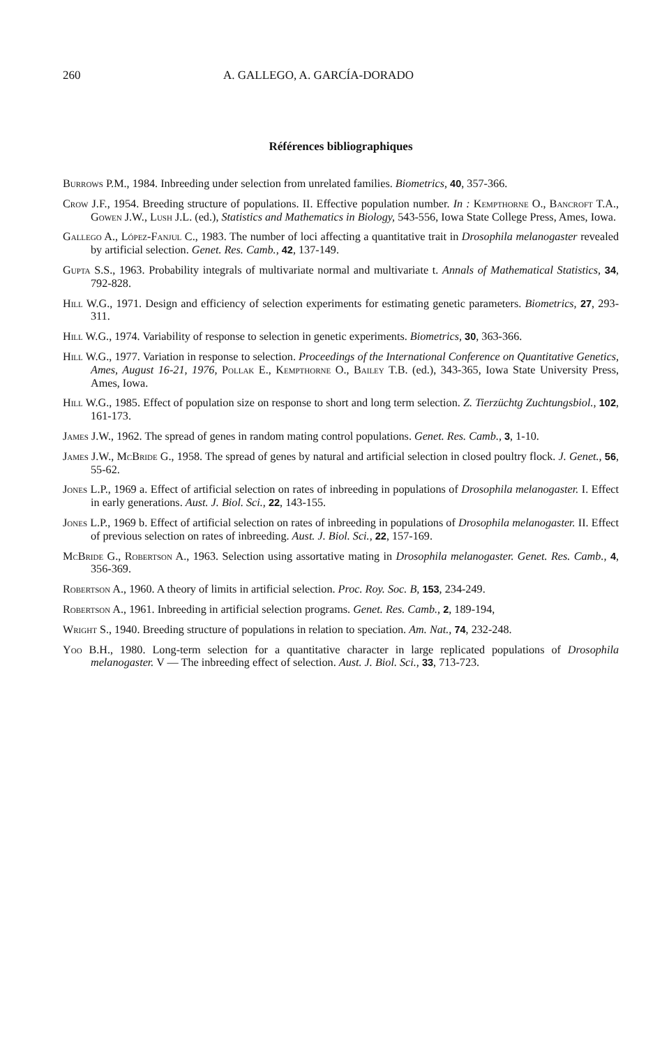260 A. GALLEGO, A. GARCÍA-DORADO
Références bibliographiques
Burrows P.M., 1984. Inbreeding under selection from unrelated families. Biometrics, 40, 357-366.
Crow J.F., 1954. Breeding structure of populations. II. Effective population number. In : Kempthorne O., Bancroft T.A., Gowen J.W., Lush J.L. (ed.), Statistics and Mathematics in Biology, 543-556, Iowa State College Press, Ames, Iowa.
Gallego A., López-Fanjul C., 1983. The number of loci affecting a quantitative trait in Drosophila melanogaster revealed by artificial selection. Genet. Res. Camb., 42, 137-149.
Gupta S.S., 1963. Probability integrals of multivariate normal and multivariate t. Annals of Mathematical Statistics, 34, 792-828.
Hill W.G., 1971. Design and efficiency of selection experiments for estimating genetic parameters. Biometrics, 27, 293-311.
Hill W.G., 1974. Variability of response to selection in genetic experiments. Biometrics, 30, 363-366.
Hill W.G., 1977. Variation in response to selection. Proceedings of the International Conference on Quantitative Genetics, Ames, August 16-21, 1976, Pollak E., Kempthorne O., Bailey T.B. (ed.), 343-365, Iowa State University Press, Ames, Iowa.
Hill W.G., 1985. Effect of population size on response to short and long term selection. Z. Tierzüchtg Zuchtungsbiol., 102, 161-173.
James J.W., 1962. The spread of genes in random mating control populations. Genet. Res. Camb., 3, 1-10.
James J.W., McBride G., 1958. The spread of genes by natural and artificial selection in closed poultry flock. J. Genet., 56, 55-62.
Jones L.P., 1969 a. Effect of artificial selection on rates of inbreeding in populations of Drosophila melanogaster. I. Effect in early generations. Aust. J. Biol. Sci., 22, 143-155.
Jones L.P., 1969 b. Effect of artificial selection on rates of inbreeding in populations of Drosophila melanogaster. II. Effect of previous selection on rates of inbreeding. Aust. J. Biol. Sci., 22, 157-169.
McBride G., Robertson A., 1963. Selection using assortative mating in Drosophila melanogaster. Genet. Res. Camb., 4, 356-369.
Robertson A., 1960. A theory of limits in artificial selection. Proc. Roy. Soc. B, 153, 234-249.
Robertson A., 1961. Inbreeding in artificial selection programs. Genet. Res. Camb., 2, 189-194,
Wright S., 1940. Breeding structure of populations in relation to speciation. Am. Nat., 74, 232-248.
Yoo B.H., 1980. Long-term selection for a quantitative character in large replicated populations of Drosophila melanogaster. V — The inbreeding effect of selection. Aust. J. Biol. Sci., 33, 713-723.